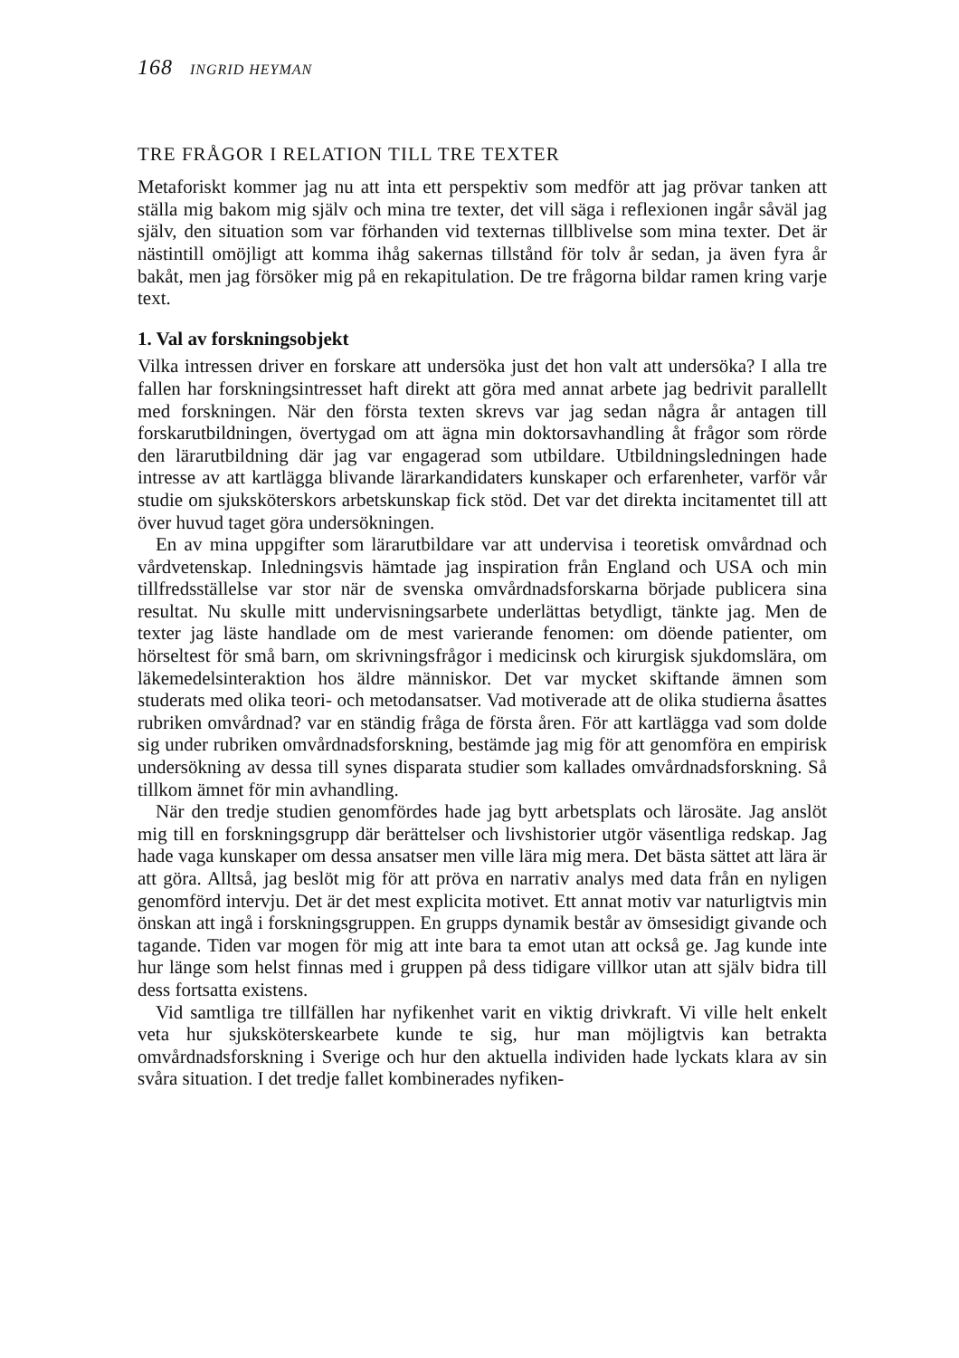168 INGRID HEYMAN
TRE FRÅGOR I RELATION TILL TRE TEXTER
Metaforiskt kommer jag nu att inta ett perspektiv som medför att jag prövar tanken att ställa mig bakom mig själv och mina tre texter, det vill säga i reflexionen ingår såväl jag själv, den situation som var förhanden vid texternas tillblivelse som mina texter. Det är nästintill omöjligt att komma ihåg sakernas tillstånd för tolv år sedan, ja även fyra år bakåt, men jag försöker mig på en rekapitulation. De tre frågorna bildar ramen kring varje text.
1. Val av forskningsobjekt
Vilka intressen driver en forskare att undersöka just det hon valt att undersöka? I alla tre fallen har forskningsintresset haft direkt att göra med annat arbete jag bedrivit parallellt med forskningen. När den första texten skrevs var jag sedan några år antagen till forskarutbildningen, övertygad om att ägna min doktorsavhandling åt frågor som rörde den lärarutbildning där jag var engagerad som utbildare. Utbildningsledningen hade intresse av att kartlägga blivande lärarkandidaters kunskaper och erfarenheter, varför vår studie om sjuksköterskors arbetskunskap fick stöd. Det var det direkta incitamentet till att över huvud taget göra undersökningen.
En av mina uppgifter som lärarutbildare var att undervisa i teoretisk omvårdnad och vårdvetenskap. Inledningsvis hämtade jag inspiration från England och USA och min tillfredsställelse var stor när de svenska omvårdnadsforskarna började publicera sina resultat. Nu skulle mitt undervisningsarbete underlättas betydligt, tänkte jag. Men de texter jag läste handlade om de mest varierande fenomen: om döende patienter, om hörseltest för små barn, om skrivningsfrågor i medicinsk och kirurgisk sjukdomslära, om läkemedelsinteraktion hos äldre människor. Det var mycket skiftande ämnen som studerats med olika teori- och metodansatser. Vad motiverade att de olika studierna åsattes rubriken omvårdnad? var en ständig fråga de första åren. För att kartlägga vad som dolde sig under rubriken omvårdnadsforskning, bestämde jag mig för att genomföra en empirisk undersökning av dessa till synes disparata studier som kallades omvårdnadsforskning. Så tillkom ämnet för min avhandling.
När den tredje studien genomfördes hade jag bytt arbetsplats och lärosäte. Jag anslöt mig till en forskningsgrupp där berättelser och livshistorier utgör väsentliga redskap. Jag hade vaga kunskaper om dessa ansatser men ville lära mig mera. Det bästa sättet att lära är att göra. Alltså, jag beslöt mig för att pröva en narrativ analys med data från en nyligen genomförd intervju. Det är det mest explicita motivet. Ett annat motiv var naturligtvis min önskan att ingå i forskningsgruppen. En grupps dynamik består av ömsesidigt givande och tagande. Tiden var mogen för mig att inte bara ta emot utan att också ge. Jag kunde inte hur länge som helst finnas med i gruppen på dess tidigare villkor utan att själv bidra till dess fortsatta existens.
Vid samtliga tre tillfällen har nyfikenhet varit en viktig drivkraft. Vi ville helt enkelt veta hur sjuksköterskearbete kunde te sig, hur man möjligtvis kan betrakta omvårdnadsforskning i Sverige och hur den aktuella individen hade lyckats klara av sin svåra situation. I det tredje fallet kombinerades nyfiken-